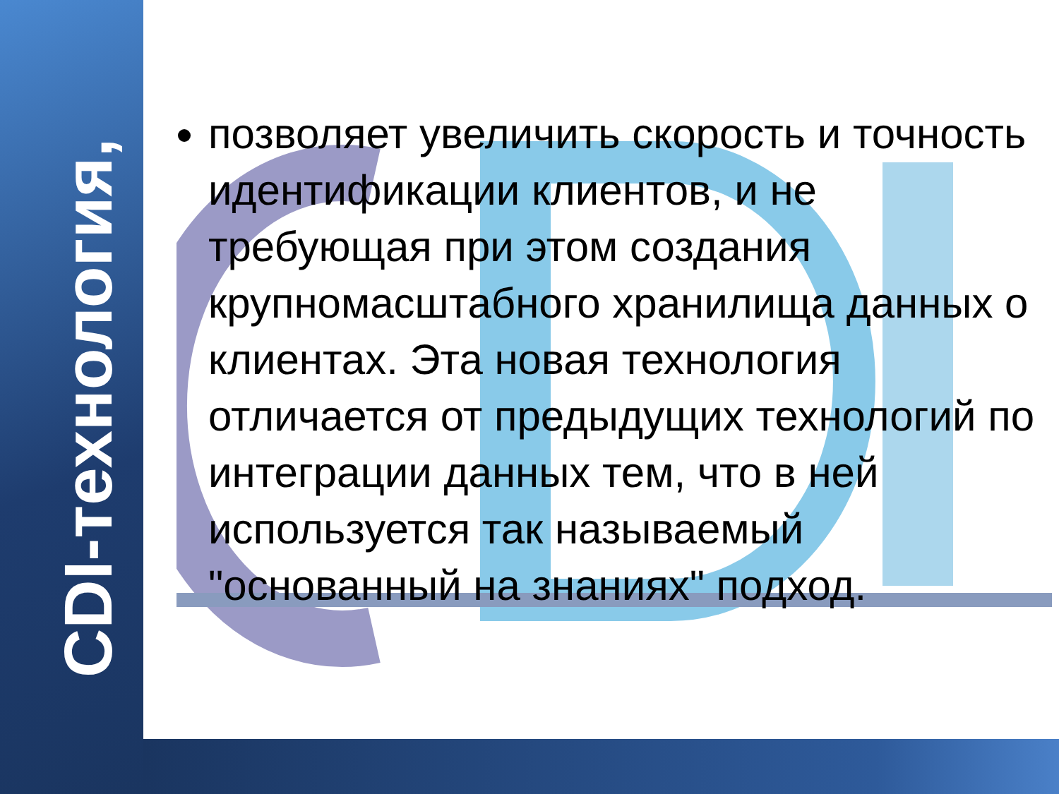CDI-технология,
позволяет увеличить скорость и точность идентификации клиентов, и не требующая при этом создания крупномасштабного хранилища данных о клиентах. Эта новая технология отличается от предыдущих технологий по интеграции данных тем, что в ней используется так называемый "основанный на знаниях" подход.